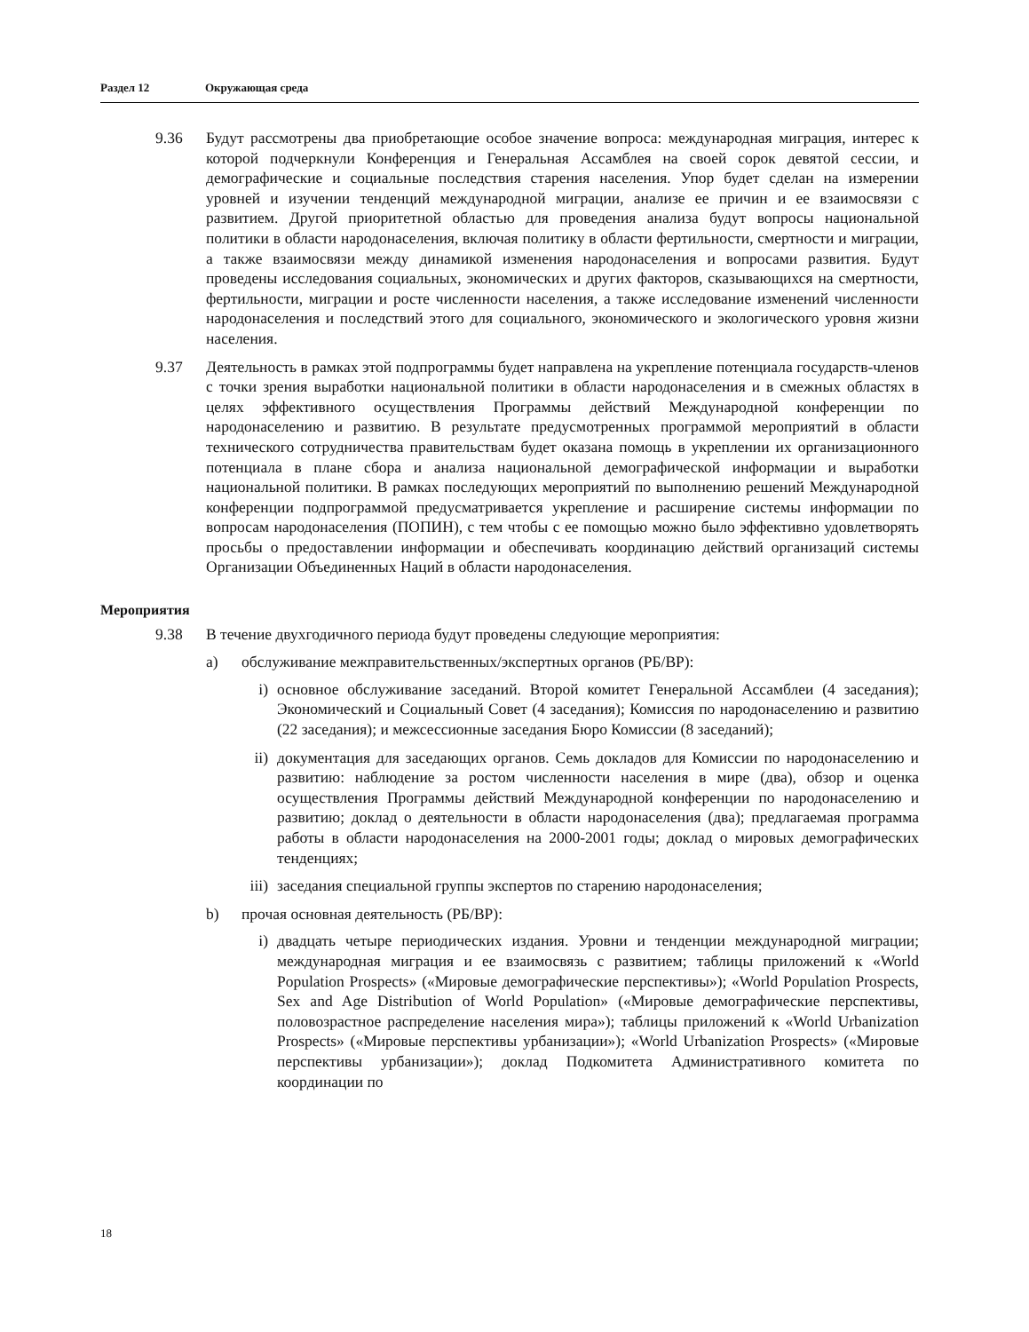Раздел 12 Окружающая среда
9.36 Будут рассмотрены два приобретающие особое значение вопроса: международная миграция, интерес к которой подчеркнули Конференция и Генеральная Ассамблея на своей сорок девятой сессии, и демографические и социальные последствия старения населения. Упор будет сделан на измерении уровней и изучении тенденций международной миграции, анализе ее причин и ее взаимосвязи с развитием. Другой приоритетной областью для проведения анализа будут вопросы национальной политики в области народонаселения, включая политику в области фертильности, смертности и миграции, а также взаимосвязи между динамикой изменения народонаселения и вопросами развития. Будут проведены исследования социальных, экономических и других факторов, сказывающихся на смертности, фертильности, миграции и росте численности населения, а также исследование изменений численности народонаселения и последствий этого для социального, экономического и экологического уровня жизни населения.
9.37 Деятельность в рамках этой подпрограммы будет направлена на укрепление потенциала государств-членов с точки зрения выработки национальной политики в области народонаселения и в смежных областях в целях эффективного осуществления Программы действий Международной конференции по народонаселению и развитию. В результате предусмотренных программой мероприятий в области технического сотрудничества правительствам будет оказана помощь в укреплении их организационного потенциала в плане сбора и анализа национальной демографической информации и выработки национальной политики. В рамках последующих мероприятий по выполнению решений Международной конференции подпрограммой предусматривается укрепление и расширение системы информации по вопросам народонаселения (ПОПИН), с тем чтобы с ее помощью можно было эффективно удовлетворять просьбы о предоставлении информации и обеспечивать координацию действий организаций системы Организации Объединенных Наций в области народонаселения.
Мероприятия
9.38 В течение двухгодичного периода будут проведены следующие мероприятия:
a) обслуживание межправительственных/экспертных органов (РБ/ВР):
i) основное обслуживание заседаний. Второй комитет Генеральной Ассамблеи (4 заседания); Экономический и Социальный Совет (4 заседания); Комиссия по народонаселению и развитию (22 заседания); и межсессионные заседания Бюро Комиссии (8 заседаний);
ii) документация для заседающих органов. Семь докладов для Комиссии по народонаселению и развитию: наблюдение за ростом численности населения в мире (два), обзор и оценка осуществления Программы действий Международной конференции по народонаселению и развитию; доклад о деятельности в области народонаселения (два); предлагаемая программа работы в области народонаселения на 2000-2001 годы; доклад о мировых демографических тенденциях;
iii)
заседания специальной группы экспертов по старению народонаселения;
b) прочая основная деятельность (РБ/ВР):
i) двадцать четыре периодических издания. Уровни и тенденции международной миграции; международная миграция и ее взаимосвязь с развитием; таблицы приложений к «World Population Prospects» («Мировые демографические перспективы»); «World Population Prospects, Sex and Age Distribution of World Population» («Мировые демографические перспективы, половозрастное распределение населения мира»); таблицы приложений к «World Urbanization Prospects» («Мировые перспективы урбанизации»); «World Urbanization Prospects» («Мировые перспективы урбанизации»); доклад Подкомитета Административного комитета по координации по
18